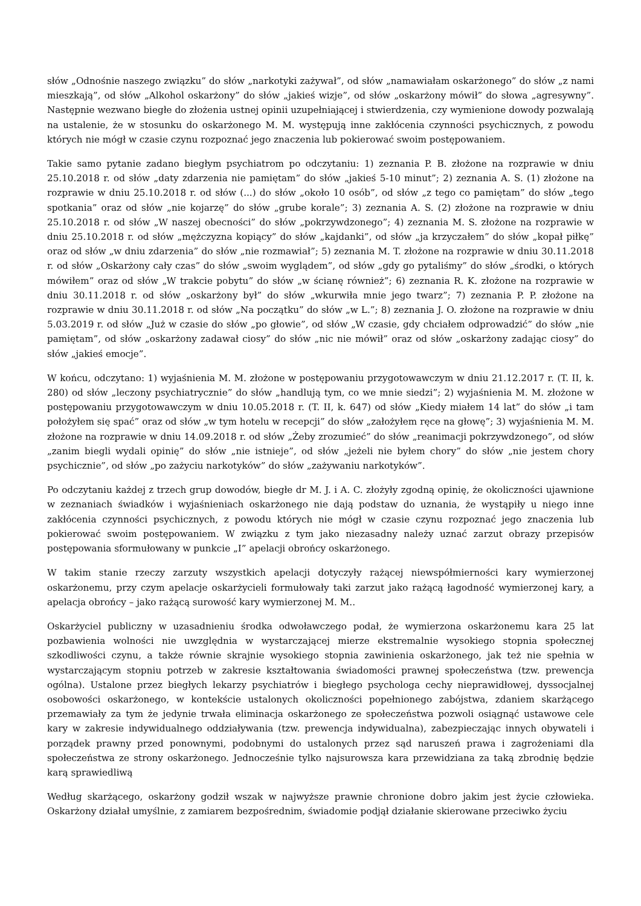słów „Odnośnie naszego związku” do słów „narkotyki zażywał”, od słów „namawiałam oskarżonego” do słów „z nami mieszkają”, od słów „Alkohol oskarżony” do słów „jakieś wizje”, od słów „oskarżony mówił” do słowa „agresywny”. Następnie wezwano biegłe do złożenia ustnej opinii uzupełniającej i stwierdzenia, czy wymienione dowody pozwalają na ustalenie, że w stosunku do oskarżonego M. M. występują inne zakłócenia czynności psychicznych, z powodu których nie mógł w czasie czynu rozpoznać jego znaczenia lub pokierować swoim postępowaniem.
Takie samo pytanie zadano biegłym psychiatrom po odczytaniu: 1) zeznania P. B. złożone na rozprawie w dniu 25.10.2018 r. od słów „daty zdarzenia nie pamiętam” do słów „jakieś 5-10 minut”; 2) zeznania A. S. (1) złożone na rozprawie w dniu 25.10.2018 r. od słów (...) do słów „około 10 osób”, od słów „z tego co pamiętam” do słów „tego spotkania” oraz od słów „nie kojarzę” do słów „grube korale”; 3) zeznania A. S. (2) złożone na rozprawie w dniu 25.10.2018 r. od słów „W naszej obecności” do słów „pokrzywdzonego”; 4) zeznania M. S. złożone na rozprawie w dniu 25.10.2018 r. od słów „mężczyzna kopiący” do słów „kajdanki”, od słów „ja krzyczałem” do słów „kopał piłkę” oraz od słów „w dniu zdarzenia” do słów „nie rozmawiał”; 5) zeznania M. T. złożone na rozprawie w dniu 30.11.2018 r. od słów „Oskarżony cały czas” do słów „swoim wyglądem”, od słów „gdy go pytaliśmy” do słów „środki, o których mówiłem” oraz od słów „W trakcie pobytu” do słów „w ścianę również”; 6) zeznania R. K. złożone na rozprawie w dniu 30.11.2018 r. od słów „oskarżony był” do słów „wkurwiła mnie jego twarz”; 7) zeznania P. P. złożone na rozprawie w dniu 30.11.2018 r. od słów „Na początku” do słów „w L.”; 8) zeznania J. O. złożone na rozprawie w dniu 5.03.2019 r. od słów „Już w czasie do słów „po głowie”, od słów „W czasie, gdy chciałem odprowadzić” do słów „nie pamiętam”, od słów „oskarżony zadawał ciosy” do słów „nic nie mówił” oraz od słów „oskarżony zadając ciosy” do słów „jakieś emocje”.
W końcu, odczytano: 1) wyjaśnienia M. M. złożone w postępowaniu przygotowawczym w dniu 21.12.2017 r. (T. II, k. 280) od słów „leczony psychiatrycznie” do słów „handlują tym, co we mnie siedzi”; 2) wyjaśnienia M. M. złożone w postępowaniu przygotowawczym w dniu 10.05.2018 r. (T. II, k. 647) od słów „Kiedy miałem 14 lat” do słów „i tam położyłem się spać” oraz od słów „w tym hotelu w recepcji” do słów „założyłem ręce na głowę”; 3) wyjaśnienia M. M. złożone na rozprawie w dniu 14.09.2018 r. od słów „Żeby zrozumieć” do słów „reanimacji pokrzywdzonego”, od słów „zanim biegli wydali opinię” do słów „nie istnieje”, od słów „jeżeli nie byłem chory” do słów „nie jestem chory psychicznie”, od słów „po zażyciu narkotyków” do słów „zażywaniu narkotyków”.
Po odczytaniu każdej z trzech grup dowodów, biegłe dr M. J. i A. C. złożyły zgodną opinię, że okoliczności ujawnione w zeznaniach świadków i wyjaśnieniach oskarżonego nie dają podstaw do uznania, że wystąpiły u niego inne zakłócenia czynności psychicznych, z powodu których nie mógł w czasie czynu rozpoznać jego znaczenia lub pokierować swoim postępowaniem. W związku z tym jako niezasadny należy uznać zarzut obrazy przepisów postępowania sformułowany w punkcie „I” apelacji obrońcy oskarżonego.
W takim stanie rzeczy zarzuty wszystkich apelacji dotyczyły rażącej niewspółmierności kary wymierzonej oskarżonemu, przy czym apelacje oskarżycieli formułowały taki zarzut jako rażącą łagodność wymierzonej kary, a apelacja obrońcy – jako rażącą surowość kary wymierzonej M. M..
Oskarżyciel publiczny w uzasadnieniu środka odwoławczego podał, że wymierzona oskarżonemu kara 25 lat pozbawienia wolności nie uwzględnia w wystarczającej mierze ekstremalnie wysokiego stopnia społecznej szkodliwości czynu, a także równie skrajnie wysokiego stopnia zawinienia oskarżonego, jak też nie spełnia w wystarczającym stopniu potrzeb w zakresie kształtowania świadomości prawnej społeczeństwa (tzw. prewencja ogólna). Ustalone przez biegłych lekarzy psychiatrów i biegłego psychologa cechy nieprawidłowej, dyssocjalnej osobowości oskarżonego, w kontekście ustalonych okoliczności popełnionego zabójstwa, zdaniem skarżącego przemawiały za tym że jedynie trwała eliminacja oskarżonego ze społeczeństwa pozwoli osiągnąć ustawowe cele kary w zakresie indywidualnego oddziaływania (tzw. prewencja indywidualna), zabezpieczając innych obywateli i porządek prawny przed ponownymi, podobnymi do ustalonych przez sąd naruszeń prawa i zagrożeniami dla społeczeństwa ze strony oskarżonego. Jednocześnie tylko najsurowsza kara przewidziana za taką zbrodnię będzie karą sprawiedliwą
Według skarżącego, oskarżony godził wszak w najwyższe prawnie chronione dobro jakim jest życie człowieka. Oskarżony działał umyślnie, z zamiarem bezpośrednim, świadomie podjął działanie skierowane przeciwko życiu